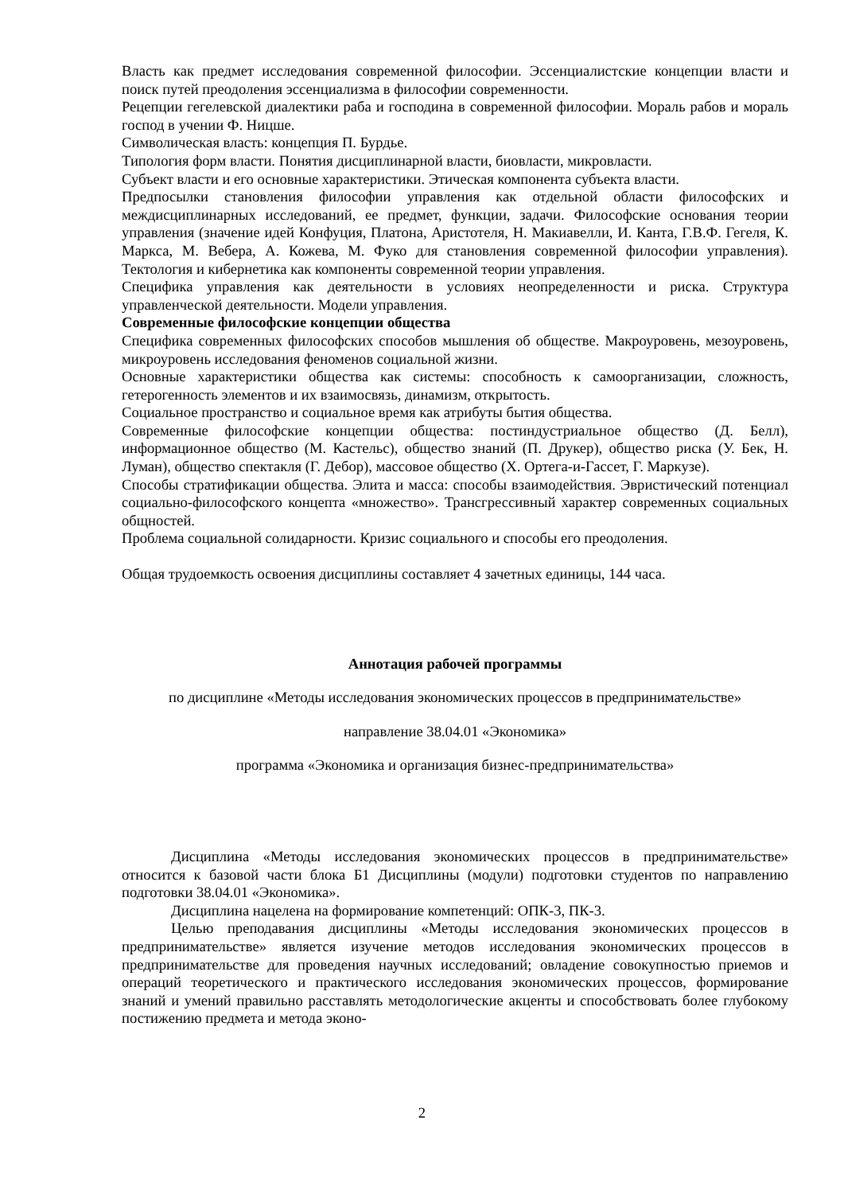Власть как предмет исследования современной философии. Эссенциалистские концепции власти и поиск путей преодоления эссенциализма в философии современности.
Рецепции гегелевской диалектики раба и господина в современной философии. Мораль рабов и мораль господ в учении Ф. Ницше.
Символическая власть: концепция П. Бурдье.
Типология форм власти. Понятия дисциплинарной власти, биовласти, микровласти.
Субъект власти и его основные характеристики. Этическая компонента субъекта власти.
Предпосылки становления философии управления как отдельной области философских и междисциплинарных исследований, ее предмет, функции, задачи. Философские основания теории управления (значение идей Конфуция, Платона, Аристотеля, Н. Макиавелли, И. Канта, Г.В.Ф. Гегеля, К. Маркса, М. Вебера, А. Кожева, М. Фуко для становления современной философии управления). Тектология и кибернетика как компоненты современной теории управления.
Специфика управления как деятельности в условиях неопределенности и риска. Структура управленческой деятельности. Модели управления.
Современные философские концепции общества
Специфика современных философских способов мышления об обществе. Макроуровень, мезоуровень, микроуровень исследования феноменов социальной жизни.
Основные характеристики общества как системы: способность к самоорганизации, сложность, гетерогенность элементов и их взаимосвязь, динамизм, открытость.
Социальное пространство и социальное время как атрибуты бытия общества.
Современные философские концепции общества: постиндустриальное общество (Д. Белл), информационное общество (М. Кастельс), общество знаний (П. Друкер), общество риска (У. Бек, Н. Луман), общество спектакля (Г. Дебор), массовое общество (Х. Ортега-и-Гассет, Г. Маркузе).
Способы стратификации общества. Элита и масса: способы взаимодействия. Эвристический потенциал социально-философского концепта «множество». Трансгрессивный характер современных социальных общностей.
Проблема социальной солидарности. Кризис социального и способы его преодоления.
Общая трудоемкость освоения дисциплины составляет 4 зачетных единицы, 144 часа.
Аннотация рабочей программы
по дисциплине «Методы исследования экономических процессов в предпринимательстве»
направление 38.04.01 «Экономика»
программа «Экономика и организация бизнес-предпринимательства»
Дисциплина «Методы исследования экономических процессов в предпринимательстве» относится к базовой части блока Б1 Дисциплины (модули) подготовки студентов по направлению подготовки 38.04.01 «Экономика».
Дисциплина нацелена на формирование компетенций: ОПК-3, ПК-3.
Целью преподавания дисциплины «Методы исследования экономических процессов в предпринимательстве» является изучение методов исследования экономических процессов в предпринимательстве для проведения научных исследований; овладение совокупностью приемов и операций теоретического и практического исследования экономических процессов, формирование знаний и умений правильно расставлять методологические акценты и способствовать более глубокому постижению предмета и метода эконо-
2